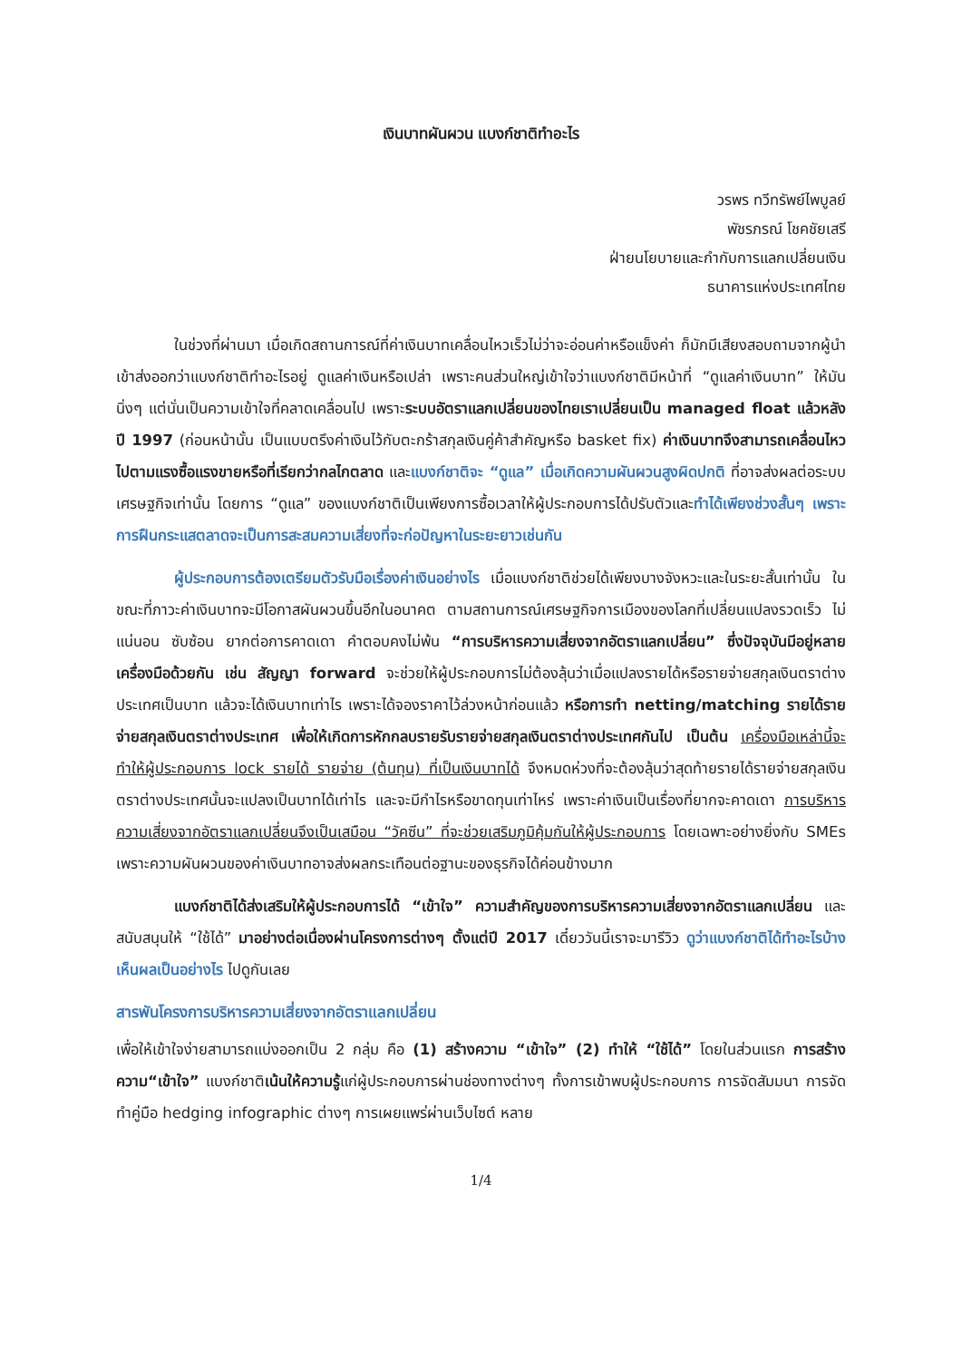เงินบาทผันผวน แบงก์ชาติทำอะไร
วรพร ทวีทรัพย์ไพบูลย์
พัชรภรณ์ โชคชัยเสรี
ฝ่ายนโยบายและกำกับการแลกเปลี่ยนเงิน
ธนาคารแห่งประเทศไทย
ในช่วงที่ผ่านมา เมื่อเกิดสถานการณ์ที่ค่าเงินบาทเคลื่อนไหวเร็วไม่ว่าจะอ่อนค่าหรือแข็งค่า ก็มักมีเสียงสอบถามจากผู้นำเข้าส่งออกว่าแบงก์ชาติทำอะไรอยู่ ดูแลค่าเงินหรือเปล่า เพราะคนส่วนใหญ่เข้าใจว่าแบงก์ชาติมีหน้าที่ “ดูแลค่าเงินบาท” ให้มันนิ่งๆ แต่นั่นเป็นความเข้าใจที่คลาดเคลื่อนไป เพราะระบบอัตราแลกเปลี่ยนของไทยเราเปลี่ยนเป็น managed float แล้วหลังปี 1997 (ก่อนหน้านั้น เป็นแบบตรึงค่าเงินไว้กับตะกร้าสกุลเงินคู่ค้าสำคัญหรือ basket fix) ค่าเงินบาทจึงสามารถเคลื่อนไหวไปตามแรงซื้อแรงขายหรือที่เรียกว่ากลไกตลาด และแบงก์ชาติจะ “ดูแล” เมื่อเกิดความผันผวนสูงผิดปกติ ที่อาจส่งผลต่อระบบเศรษฐกิจเท่านั้น โดยการ “ดูแล” ของแบงก์ชาติเป็นเพียงการซื้อเวลาให้ผู้ประกอบการได้ปรับตัวและทำได้เพียงช่วงสั้นๆ เพราะการฝืนกระแสตลาดจะเป็นการสะสมความเสี่ยงที่จะก่อปัญหาในระยะยาวเช่นกัน
ผู้ประกอบการต้องเตรียมตัวรับมือเรื่องค่าเงินอย่างไร เมื่อแบงก์ชาติช่วยได้เพียงบางจังหวะและในระยะสั้นเท่านั้น ในขณะที่ภาวะค่าเงินบาทจะมีโอกาสผันผวนขึ้นอีกในอนาคต ตามสถานการณ์เศรษฐกิจการเมืองของโลกที่เปลี่ยนแปลงรวดเร็ว ไม่แน่นอน ซับซ้อน ยากต่อการคาดเดา คำตอบคงไม่พ้น “การบริหารความเสี่ยงจากอัตราแลกเปลี่ยน” ซึ่งปัจจุบันมีอยู่หลายเครื่องมือด้วยกัน เช่น สัญญา forward จะช่วยให้ผู้ประกอบการไม่ต้องลุ้นว่าเมื่อแปลงรายได้หรือรายจ่ายสกุลเงินตราต่างประเทศเป็นบาท แล้วจะได้เงินบาทเท่าไร เพราะได้จองราคาไว้ล่วงหน้าก่อนแล้ว หรือการทำ netting/matching รายได้รายจ่ายสกุลเงินตราต่างประเทศ เพื่อให้เกิดการหักกลบรายรับรายจ่ายสกุลเงินตราต่างประเทศกันไป เป็นต้น เครื่องมือเหล่านี้จะทำให้ผู้ประกอบการ lock รายได้ รายจ่าย (ต้นทุน) ที่เป็นเงินบาทได้ จึงหมดห่วงที่จะต้องลุ้นว่าสุดท้ายรายได้รายจ่ายสกุลเงินตราต่างประเทศนั้นจะแปลงเป็นบาทได้เท่าไร และจะมีกำไรหรือขาดทุนเท่าไหร่ เพราะค่าเงินเป็นเรื่องที่ยากจะคาดเดา การบริหารความเสี่ยงจากอัตราแลกเปลี่ยนจึงเป็นเสมือน “วัคซีน” ที่จะช่วยเสริมภูมิคุ้มกันให้ผู้ประกอบการ โดยเฉพาะอย่างยิ่งกับ SMEs เพราะความผันผวนของค่าเงินบาทอาจส่งผลกระเทือนต่อฐานะของธุรกิจได้ค่อนข้างมาก
แบงก์ชาติได้ส่งเสริมให้ผู้ประกอบการได้ “เข้าใจ” ความสำคัญของการบริหารความเสี่ยงจากอัตราแลกเปลี่ยน และสนับสนุนให้ “ใช้ได้” มาอย่างต่อเนื่องผ่านโครงการต่างๆ ตั้งแต่ปี 2017 เดี๋ยววันนี้เราจะมารีวิว ดูว่าแบงก์ชาติได้ทำอะไรบ้าง เห็นผลเป็นอย่างไร ไปดูกันเลย
สารพันโครงการบริหารความเสี่ยงจากอัตราแลกเปลี่ยน
เพื่อให้เข้าใจง่ายสามารถแบ่งออกเป็น 2 กลุ่ม คือ (1) สร้างความ “เข้าใจ” (2) ทำให้ “ใช้ได้” โดยในส่วนแรก การสร้างความ“เข้าใจ” แบงก์ชาติเน้นให้ความรู้แก่ผู้ประกอบการผ่านช่องทางต่างๆ ทั้งการเข้าพบผู้ประกอบการ การจัดสัมมนา การจัดทำคู่มือ hedging infographic ต่างๆ การเผยแพร่ผ่านเว็บไซต์ หลาย
1/4